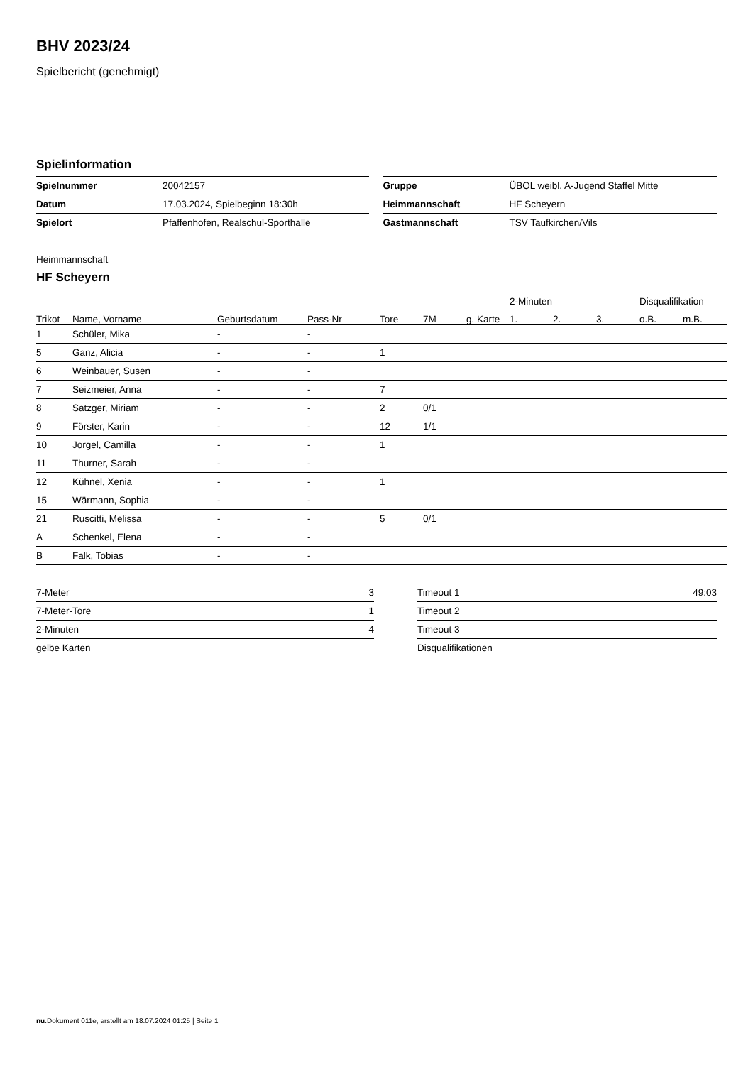BHV 2023/24
Spielbericht (genehmigt)
Spielinformation
| Spielnummer | 20042157 |
| Datum | 17.03.2024, Spielbeginn 18:30h |
| Spielort | Pfaffenhofen, Realschul-Sporthalle |
| Gruppe | ÜBOL weibl. A-Jugend Staffel Mitte |
| Heimmannschaft | HF Scheyern |
| Gastmannschaft | TSV Taufkirchen/Vils |
Heimmannschaft
HF Scheyern
| | | | | | | | 2-Minuten | | | Disqualifikation | |
| --- | --- | --- | --- | --- | --- | --- | --- | --- | --- | --- | --- |
| Trikot | Name, Vorname | Geburtsdatum | Pass-Nr | Tore | 7M | g. Karte | 1. | 2. | 3. | o.B. | m.B. |
| 1 | Schüler, Mika | - | - | | | | | | | | |
| 5 | Ganz, Alicia | - | - | 1 | | | | | | | |
| 6 | Weinbauer, Susen | - | - | | | | | | | | |
| 7 | Seizmeier, Anna | - | - | 7 | | | | | | | |
| 8 | Satzger, Miriam | - | - | 2 | 0/1 | | | | | | |
| 9 | Förster, Karin | - | - | 12 | 1/1 | | | | | | |
| 10 | Jorgel, Camilla | - | - | 1 | | | | | | | |
| 11 | Thurner, Sarah | - | - | | | | | | | | |
| 12 | Kühnel, Xenia | - | - | 1 | | | | | | | |
| 15 | Wärmann, Sophia | - | - | | | | | | | | |
| 21 | Ruscitti, Melissa | - | - | 5 | 0/1 | | | | | | |
| A | Schenkel, Elena | - | - | | | | | | | | |
| B | Falk, Tobias | - | - | | | | | | | | |
| 7-Meter | 3 |
| 7-Meter-Tore | 1 |
| 2-Minuten | 4 |
| gelbe Karten | |
| Timeout 1 | 49:03 |
| Timeout 2 | |
| Timeout 3 | |
| Disqualifikationen | |
nu.Dokument 011e, erstellt am 18.07.2024 01:25 | Seite 1